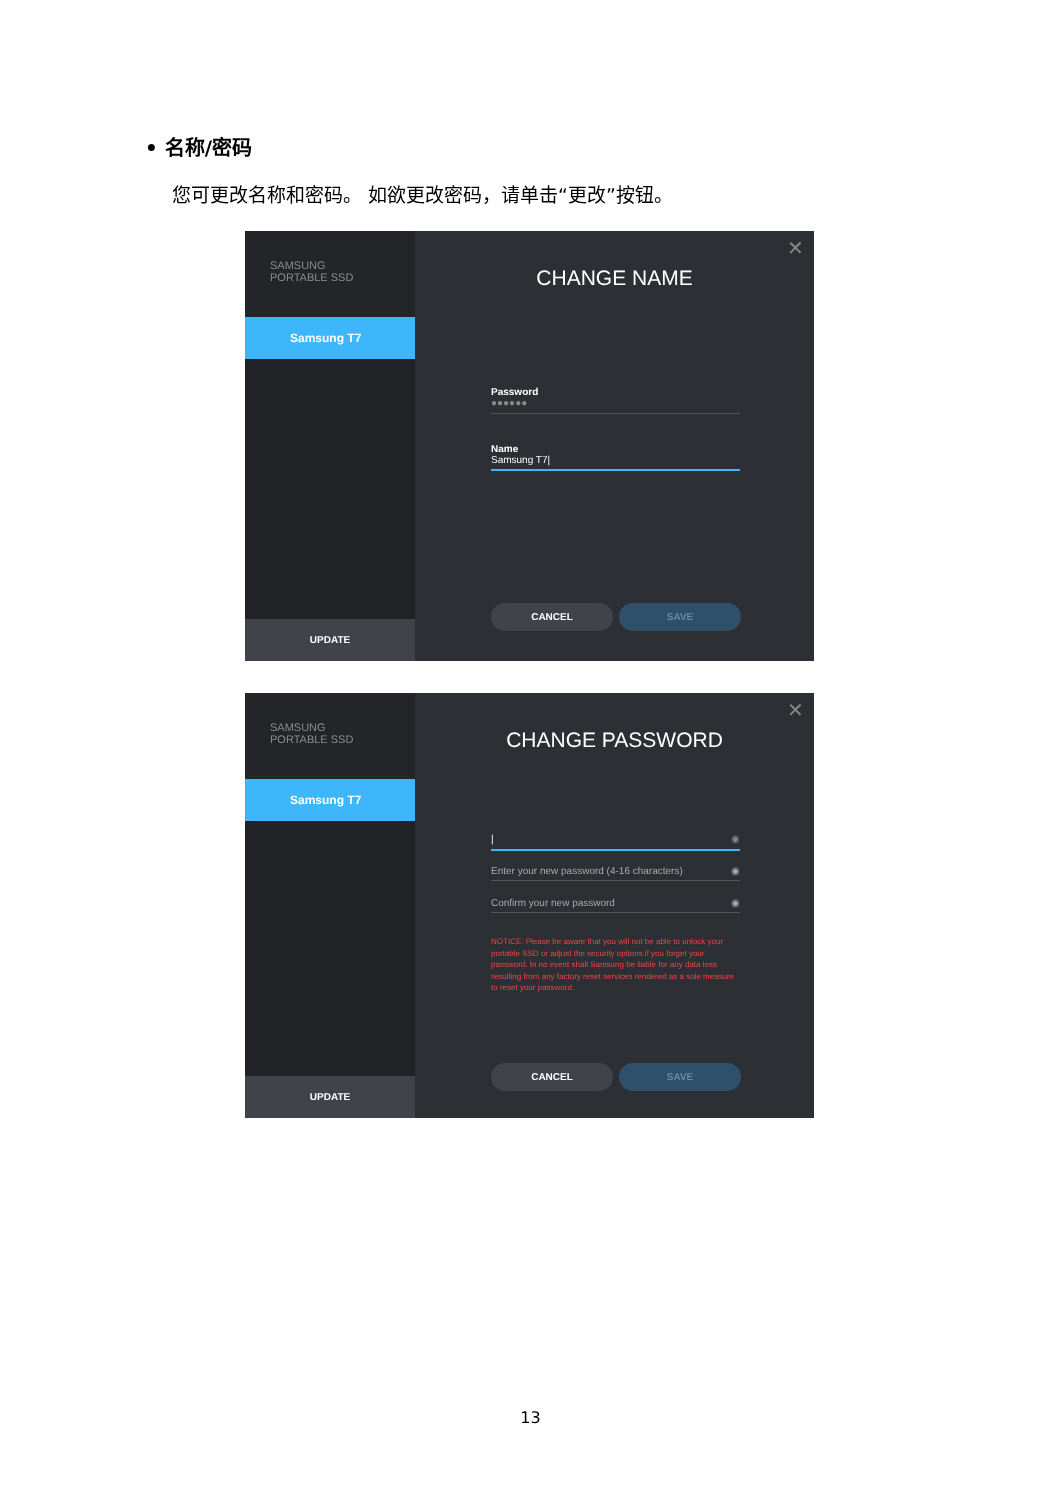• 名称/密码
您可更改名称和密码。 如欲更改密码，请单击“更改”按钮。
SAMSUNG
PORTABLE SSD
Samsung T7
UPDATE
✕
CHANGE NAME
Password
●●●●●●
Name
Samsung T7|
CANCEL SAVE
SAMSUNG
PORTABLE SSD
Samsung T7
UPDATE
✕
CHANGE PASSWORD
| ◉
Enter your new password (4-16 characters) ◉
Confirm your new password ◉
NOTICE: Please be aware that you will not be able to unlock your portable SSD or adjust the security options if you forget your password. In no event shall Samsung be liable for any data loss resulting from any factory reset services rendered as a sole measure to reset your password.
CANCEL SAVE
13